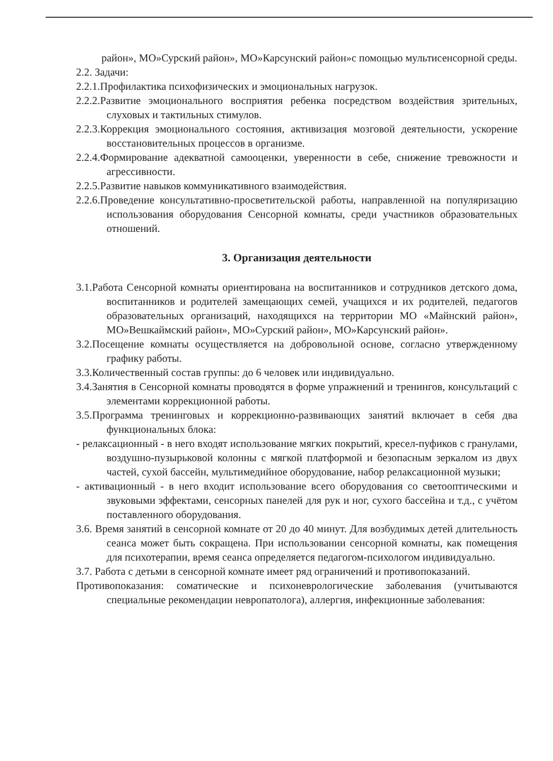район», МО»Сурский район», МО»Карсунский район»с помощью мультисенсорной среды.
2.2. Задачи:
2.2.1.Профилактика психофизических и эмоциональных нагрузок.
2.2.2.Развитие эмоционального восприятия ребенка посредством воздействия зрительных, слуховых и тактильных стимулов.
2.2.3.Коррекция эмоционального состояния, активизация мозговой деятельности, ускорение восстановительных процессов в организме.
2.2.4.Формирование адекватной самооценки, уверенности в себе, снижение тревожности и агрессивности.
2.2.5.Развитие навыков коммуникативного взаимодействия.
2.2.6.Проведение консультативно-просветительской работы, направленной на популяризацию использования оборудования Сенсорной комнаты, среди участников образовательных отношений.
3. Организация деятельности
3.1.Работа Сенсорной комнаты ориентирована на воспитанников и сотрудников детского дома, воспитанников и родителей замещающих семей, учащихся и их родителей, педагогов образовательных организаций, находящихся на территории МО «Майнский район», МО»Вешкаймский район», МО»Сурский район», МО»Карсунский район».
3.2.Посещение комнаты осуществляется на добровольной основе, согласно утвержденному графику работы.
3.3.Количественный состав группы: до 6 человек или индивидуально.
3.4.Занятия в Сенсорной комнаты проводятся в форме упражнений и тренингов, консультаций с элементами коррекционной работы.
3.5.Программа тренинговых и коррекционно-развивающих занятий включает в себя два функциональных блока:
- релаксационный - в него входят использование мягких покрытий, кресел-пуфиков с гранулами, воздушно-пузырьковой колонны с мягкой платформой и безопасным зеркалом из двух частей, сухой бассейн, мультимедийное оборудование, набор релаксационной музыки;
- активационный - в него входит использование всего оборудования со светооптическими и звуковыми эффектами, сенсорных панелей для рук и ног, сухого бассейна и т.д., с учётом поставленного оборудования.
3.6. Время занятий в сенсорной комнате от 20 до 40 минут. Для возбудимых детей длительность сеанса может быть сокращена. При использовании сенсорной комнаты, как помещения для психотерапии, время сеанса определяется педагогом-психологом индивидуально.
3.7. Работа с детьми в сенсорной комнате имеет ряд ограничений и противопоказаний.
Противопоказания: соматические и психоневрологические заболевания (учитываются специальные рекомендации невропатолога), аллергия, инфекционные заболевания: